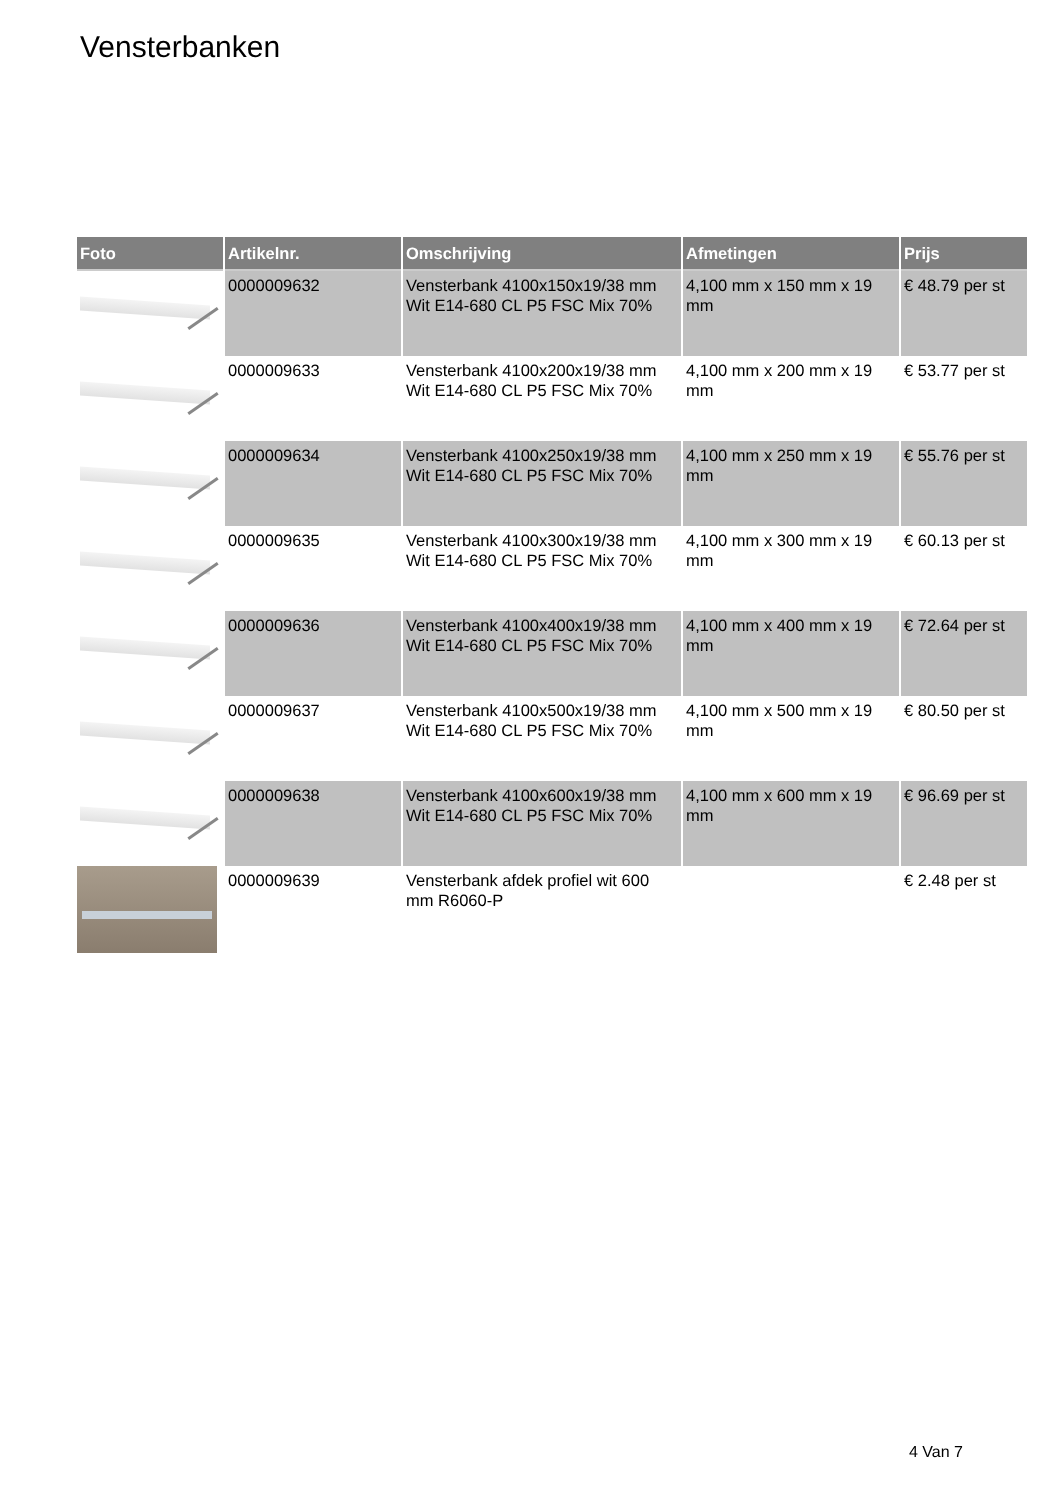Vensterbanken
| Foto | Artikelnr. | Omschrijving | Afmetingen | Prijs |
| --- | --- | --- | --- | --- |
| | 0000009632 | Vensterbank 4100x150x19/38 mm Wit E14-680 CL P5 FSC Mix 70% | 4,100 mm x 150 mm x 19 mm | € 48.79 per st |
| | 0000009633 | Vensterbank 4100x200x19/38 mm Wit E14-680 CL P5 FSC Mix 70% | 4,100 mm x 200 mm x 19 mm | € 53.77 per st |
| | 0000009634 | Vensterbank 4100x250x19/38 mm Wit E14-680 CL P5 FSC Mix 70% | 4,100 mm x 250 mm x 19 mm | € 55.76 per st |
| | 0000009635 | Vensterbank 4100x300x19/38 mm Wit E14-680 CL P5 FSC Mix 70% | 4,100 mm x 300 mm x 19 mm | € 60.13 per st |
| | 0000009636 | Vensterbank 4100x400x19/38 mm Wit E14-680 CL P5 FSC Mix 70% | 4,100 mm x 400 mm x 19 mm | € 72.64 per st |
| | 0000009637 | Vensterbank 4100x500x19/38 mm Wit E14-680 CL P5 FSC Mix 70% | 4,100 mm x 500 mm x 19 mm | € 80.50 per st |
| | 0000009638 | Vensterbank 4100x600x19/38 mm Wit E14-680 CL P5 FSC Mix 70% | 4,100 mm x 600 mm x 19 mm | € 96.69 per st |
| | 0000009639 | Vensterbank afdek profiel wit 600 mm R6060-P | | € 2.48 per st |
4 Van 7